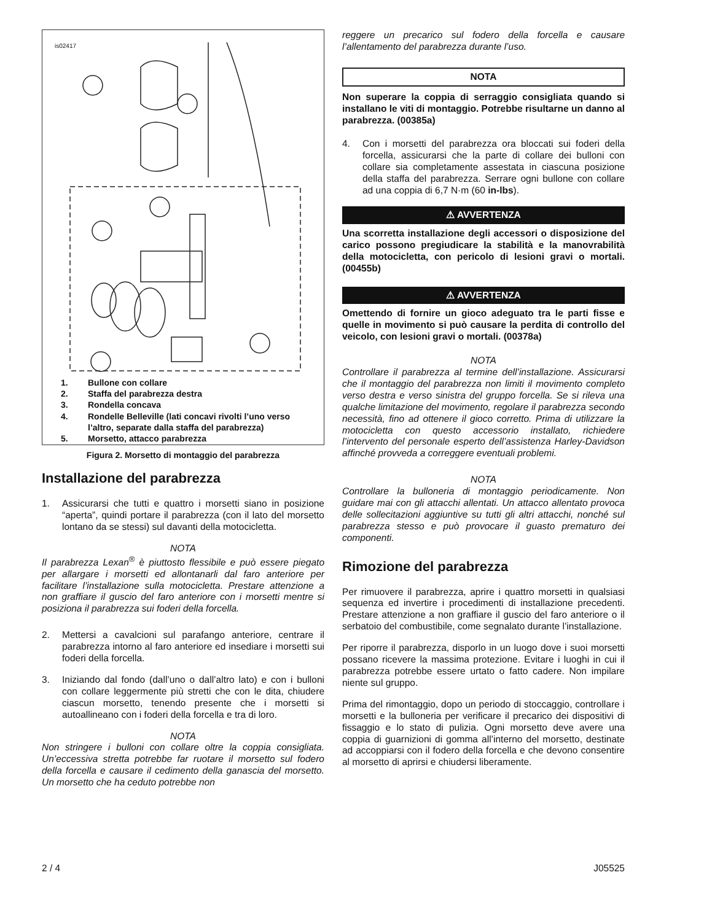is02417
1. Bullone con collare
2. Staffa del parabrezza destra
3. Rondella concava
4. Rondelle Belleville (lati concavi rivolti l’uno verso
l’altro, separate dalla staffa del parabrezza)
5. Morsetto, attacco parabrezza
Figura 2. Morsetto di montaggio del parabrezza
Installazione del parabrezza
1. Assicurarsi che tutti e quattro i morsetti siano in posizione “aperta”, quindi portare il parabrezza (con il lato del morsetto lontano da se stessi) sul davanti della motocicletta.
NOTA
Il parabrezza Lexan<sup>®</sup> è piuttosto flessibile e può essere piegato per allargare i morsetti ed allontanarli dal faro anteriore per facilitare l’installazione sulla motocicletta. Prestare attenzione a non graffiare il guscio del faro anteriore con i morsetti mentre si posiziona il parabrezza sui foderi della forcella.
2. Mettersi a cavalcioni sul parafango anteriore, centrare il parabrezza intorno al faro anteriore ed insediare i morsetti sui foderi della forcella.
3. Iniziando dal fondo (dall’uno o dall’altro lato) e con i bulloni con collare leggermente più stretti che con le dita, chiudere ciascun morsetto, tenendo presente che i morsetti si autoallineano con i foderi della forcella e tra di loro.
NOTA
Non stringere i bulloni con collare oltre la coppia consigliata. Un’eccessiva stretta potrebbe far ruotare il morsetto sul fodero della forcella e causare il cedimento della ganascia del morsetto. Un morsetto che ha ceduto potrebbe non
reggere un precarico sul fodero della forcella e causare l’allentamento del parabrezza durante l’uso.
NOTA
Non superare la coppia di serraggio consigliata quando si installano le viti di montaggio. Potrebbe risultarne un danno al parabrezza. (00385a)
4. Con i morsetti del parabrezza ora bloccati sui foderi della forcella, assicurarsi che la parte di collare dei bulloni con collare sia completamente assestata in ciascuna posizione della staffa del parabrezza. Serrare ogni bullone con collare ad una coppia di 6,7 N·m (60 in-lbs).
⚠ AVVERTENZA
Una scorretta installazione degli accessori o disposizione del carico possono pregiudicare la stabilità e la manovrabilità della motocicletta, con pericolo di lesioni gravi o mortali. (00455b)
⚠ AVVERTENZA
Omettendo di fornire un gioco adeguato tra le parti fisse e quelle in movimento si può causare la perdita di controllo del veicolo, con lesioni gravi o mortali. (00378a)
NOTA
Controllare il parabrezza al termine dell’installazione. Assicurarsi che il montaggio del parabrezza non limiti il movimento completo verso destra e verso sinistra del gruppo forcella. Se si rileva una qualche limitazione del movimento, regolare il parabrezza secondo necessità, fino ad ottenere il gioco corretto. Prima di utilizzare la motocicletta con questo accessorio installato, richiedere l’intervento del personale esperto dell’assistenza Harley-Davidson affinché provveda a correggere eventuali problemi.
NOTA
Controllare la bulloneria di montaggio periodicamente. Non guidare mai con gli attacchi allentati. Un attacco allentato provoca delle sollecitazioni aggiuntive su tutti gli altri attacchi, nonché sul parabrezza stesso e può provocare il guasto prematuro dei componenti.
Rimozione del parabrezza
Per rimuovere il parabrezza, aprire i quattro morsetti in qualsiasi sequenza ed invertire i procedimenti di installazione precedenti. Prestare attenzione a non graffiare il guscio del faro anteriore o il serbatoio del combustibile, come segnalato durante l’installazione.
Per riporre il parabrezza, disporlo in un luogo dove i suoi morsetti possano ricevere la massima protezione. Evitare i luoghi in cui il parabrezza potrebbe essere urtato o fatto cadere. Non impilare niente sul gruppo.
Prima del rimontaggio, dopo un periodo di stoccaggio, controllare i morsetti e la bulloneria per verificare il precarico dei dispositivi di fissaggio e lo stato di pulizia. Ogni morsetto deve avere una coppia di guarnizioni di gomma all’interno del morsetto, destinate ad accoppiarsi con il fodero della forcella e che devono consentire al morsetto di aprirsi e chiudersi liberamente.
2 / 4 J05525